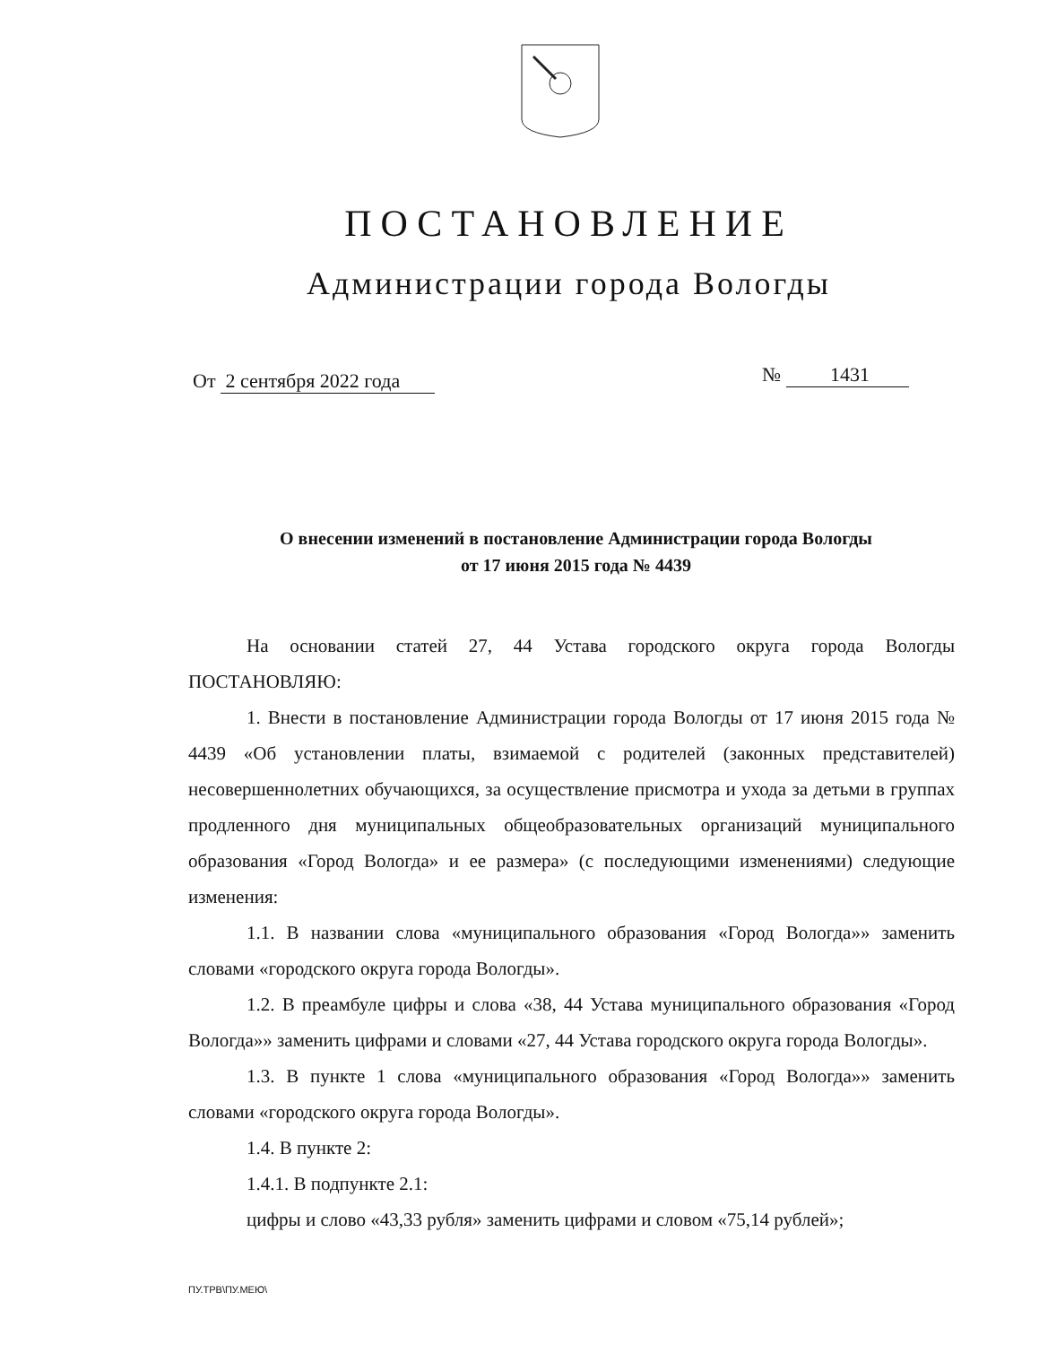ПОСТАНОВЛЕНИЕ
Администрации города Вологды
От 2 сентября 2022 года № 1431
О внесении изменений в постановление Администрации города Вологды
от 17 июня 2015 года № 4439
На основании статей 27, 44 Устава городского округа города Вологды ПОСТАНОВЛЯЮ:
1. Внести в постановление Администрации города Вологды от 17 июня 2015 года № 4439 «Об установлении платы, взимаемой с родителей (законных представителей) несовершеннолетних обучающихся, за осуществление присмотра и ухода за детьми в группах продленного дня муниципальных общеобразовательных организаций муниципального образования «Город Вологда» и ее размера» (с последующими изменениями) следующие изменения:
1.1. В названии слова «муниципального образования «Город Вологда»» заменить словами «городского округа города Вологды».
1.2. В преамбуле цифры и слова «38, 44 Устава муниципального образования «Город Вологда»» заменить цифрами и словами «27, 44 Устава городского округа города Вологды».
1.3. В пункте 1 слова «муниципального образования «Город Вологда»» заменить словами «городского округа города Вологды».
1.4. В пункте 2:
1.4.1. В подпункте 2.1:
цифры и слово «43,33 рубля» заменить цифрами и словом «75,14 рублей»;
ПУ.ТРВ\ПУ.МЕЮ\